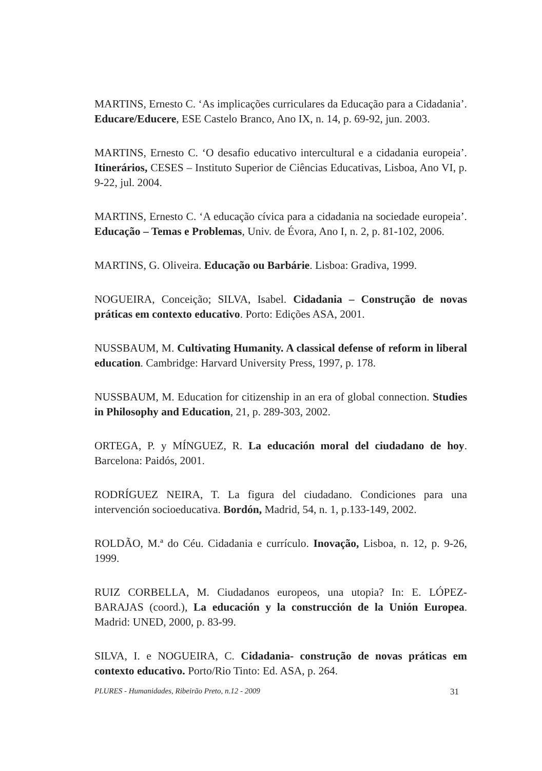MARTINS, Ernesto C. ‘As implicações curriculares da Educação para a Cidadania’. Educare/Educere, ESE Castelo Branco, Ano IX, n. 14, p. 69-92, jun. 2003.
MARTINS, Ernesto C. ‘O desafio educativo intercultural e a cidadania europeia’. Itinerários, CESES – Instituto Superior de Ciências Educativas, Lisboa, Ano VI, p. 9-22, jul. 2004.
MARTINS, Ernesto C. ‘A educação cívica para a cidadania na sociedade europeia’. Educação – Temas e Problemas, Univ. de Évora, Ano I, n. 2, p. 81-102, 2006.
MARTINS, G. Oliveira. Educação ou Barbárie. Lisboa: Gradiva, 1999.
NOGUEIRA, Conceição; SILVA, Isabel. Cidadania – Construção de novas práticas em contexto educativo. Porto: Edições ASA, 2001.
NUSSBAUM, M. Cultivating Humanity. A classical defense of reform in liberal education. Cambridge: Harvard University Press, 1997, p. 178.
NUSSBAUM, M. Education for citizenship in an era of global connection. Studies in Philosophy and Education, 21, p. 289-303, 2002.
ORTEGA, P. y MÍNGUEZ, R. La educación moral del ciudadano de hoy. Barcelona: Paidós, 2001.
RODRÍGUEZ NEIRA, T. La figura del ciudadano. Condiciones para una intervención socioeducativa. Bordón, Madrid, 54, n. 1, p.133-149, 2002.
ROLDÃO, M.ª do Céu. Cidadania e currículo. Inovação, Lisboa, n. 12, p. 9-26, 1999.
RUIZ CORBELLA, M. Ciudadanos europeos, una utopia? In: E. LÓPEZ-BARAJAS (coord.), La educación y la construcción de la Unión Europea. Madrid: UNED, 2000, p. 83-99.
SILVA, I. e NOGUEIRA, C. Cidadania- construção de novas práticas em contexto educativo. Porto/Rio Tinto: Ed. ASA, p. 264.
PLURES - Humanidades, Ribeirão Preto, n.12 - 2009 31